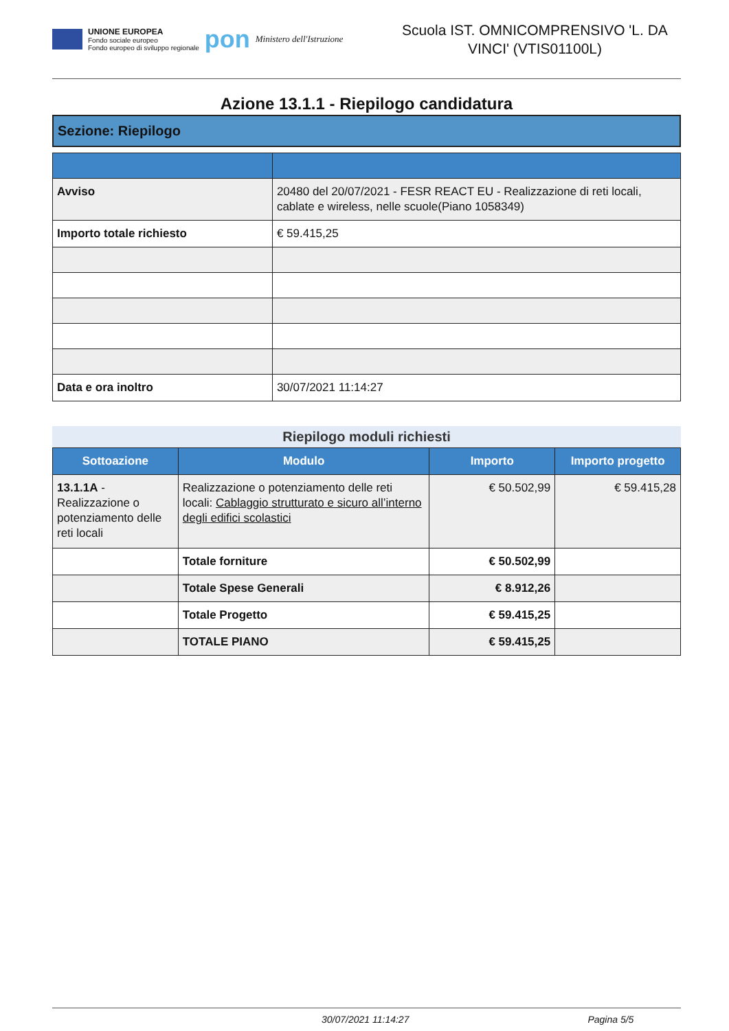UNIONE EUROPEA
Fondo sociale europeo
Fondo europeo di sviluppo regionale
pon
Ministero dell'Istruzione
Scuola IST. OMNICOMPRENSIVO 'L. DA VINCI' (VTIS01100L)
Azione 13.1.1 - Riepilogo candidatura
Sezione: Riepilogo
| Avviso | 20480 del 20/07/2021 - FESR REACT EU - Realizzazione di reti locali, cablate e wireless, nelle scuole(Piano 1058349) |
| Importo totale richiesto | € 59.415,25 |
| Data e ora inoltro | 30/07/2021 11:14:27 |
Riepilogo moduli richiesti
| Sottoazione | Modulo | Importo | Importo progetto |
| --- | --- | --- | --- |
| 13.1.1A - Realizzazione o potenziamento delle reti locali | Realizzazione o potenziamento delle reti locali: Cablaggio strutturato e sicuro all’interno degli edifici scolastici | € 50.502,99 | € 59.415,28 |
| | Totale forniture | € 50.502,99 | |
| | Totale Spese Generali | € 8.912,26 | |
| | Totale Progetto | € 59.415,25 | |
| | TOTALE PIANO | € 59.415,25 | |
30/07/2021 11:14:27 Pagina 5/5